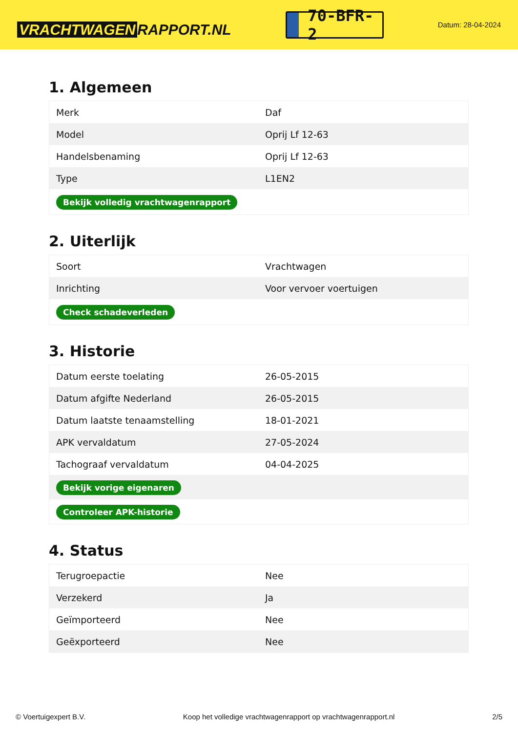VRACHTWAGEN RAPPORT.NL
70-BFR-2
Datum: 28-04-2024
1. Algemeen
| Merk | Daf |
| Model | Oprij Lf 12-63 |
| Handelsbenaming | Oprij Lf 12-63 |
| Type | L1EN2 |
| Bekijk volledig vrachtwagenrapport | |
2. Uiterlijk
| Soort | Vrachtwagen |
| Inrichting | Voor vervoer voertuigen |
| Check schadeverleden | |
3. Historie
| Datum eerste toelating | 26-05-2015 |
| Datum afgifte Nederland | 26-05-2015 |
| Datum laatste tenaamstelling | 18-01-2021 |
| APK vervaldatum | 27-05-2024 |
| Tachograaf vervaldatum | 04-04-2025 |
| Bekijk vorige eigenaren | |
| Controleer APK-historie | |
4. Status
| Terugroepactie | Nee |
| Verzekerd | Ja |
| Geïmporteerd | Nee |
| Geëxporteerd | Nee |
© Voertuigexpert B.V. Koop het volledige vrachtwagenrapport op vrachtwagenrapport.nl 2/5